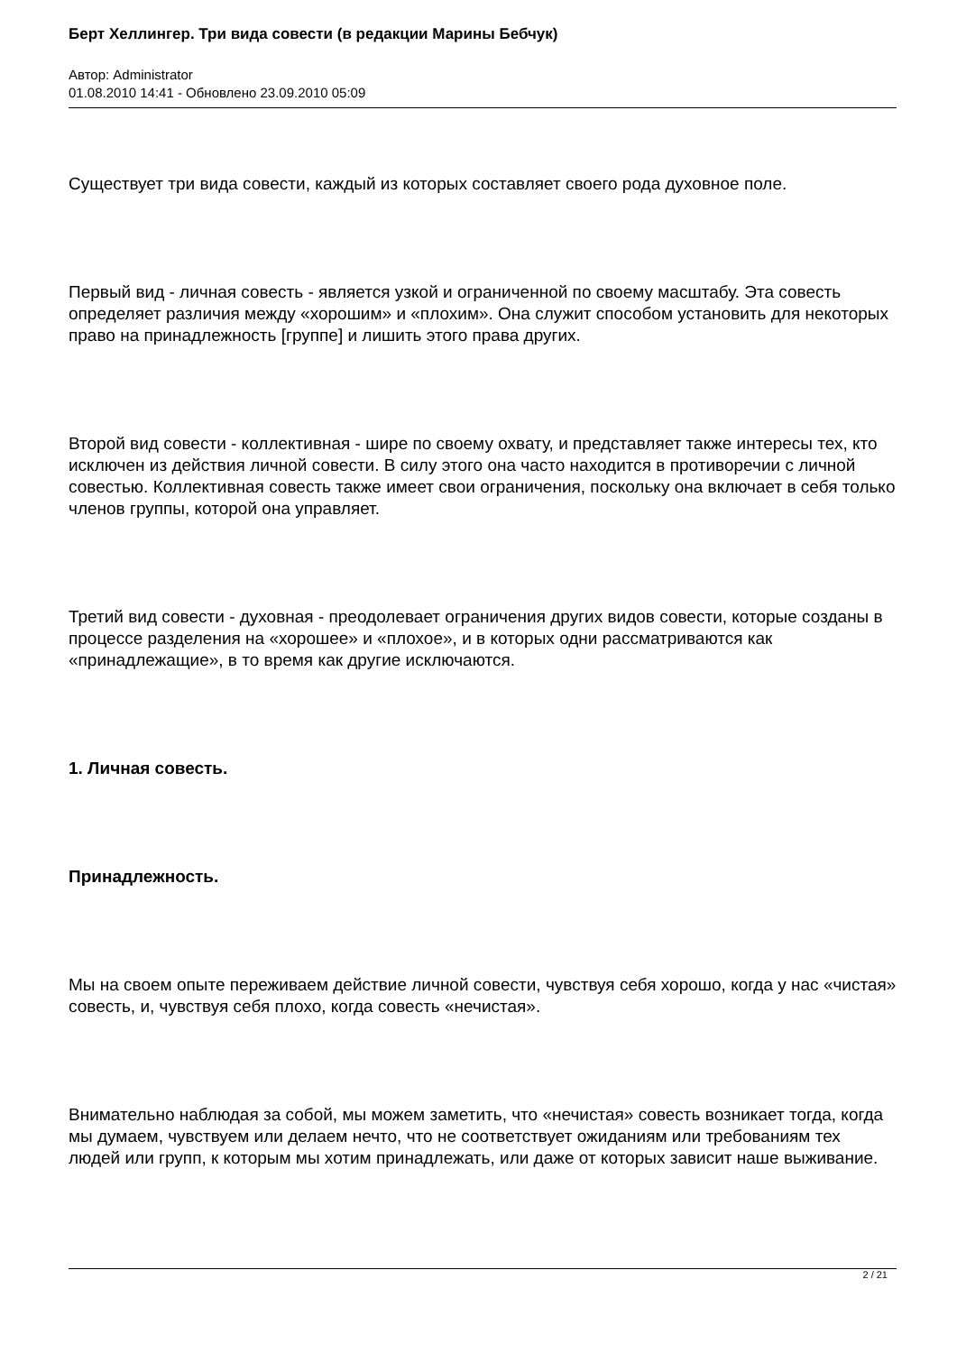Берт Хеллингер. Три вида совести (в редакции Марины Бебчук)
Автор: Administrator
01.08.2010 14:41 - Обновлено 23.09.2010 05:09
Существует три вида совести, каждый из которых составляет своего рода духовное поле.
Первый вид - личная совесть - является узкой и ограниченной по своему масштабу. Эта совесть определяет различия между «хорошим» и «плохим». Она служит способом установить для некоторых право на принадлежность [группе] и лишить этого права других.
Второй вид совести - коллективная - шире по своему охвату, и представляет также интересы тех, кто исключен из действия личной совести. В силу этого она часто находится в противоречии с личной совестью. Коллективная совесть также имеет свои ограничения, поскольку она включает в себя только членов группы, которой она управляет.
Третий вид совести - духовная - преодолевает ограничения других видов совести, которые созданы в процессе разделения на «хорошее» и «плохое», и в которых одни рассматриваются как «принадлежащие», в то время как другие исключаются.
1. Личная совесть.
Принадлежность.
Мы на своем опыте переживаем действие личной совести, чувствуя себя хорошо, когда у нас «чистая» совесть, и, чувствуя себя плохо, когда совесть «нечистая».
Внимательно наблюдая за собой, мы можем заметить, что «нечистая» совесть возникает тогда, когда мы думаем, чувствуем или делаем нечто, что не соответствует ожиданиям или требованиям тех людей или групп, к которым мы хотим принадлежать, или даже от которых зависит наше выживание.
2 / 21